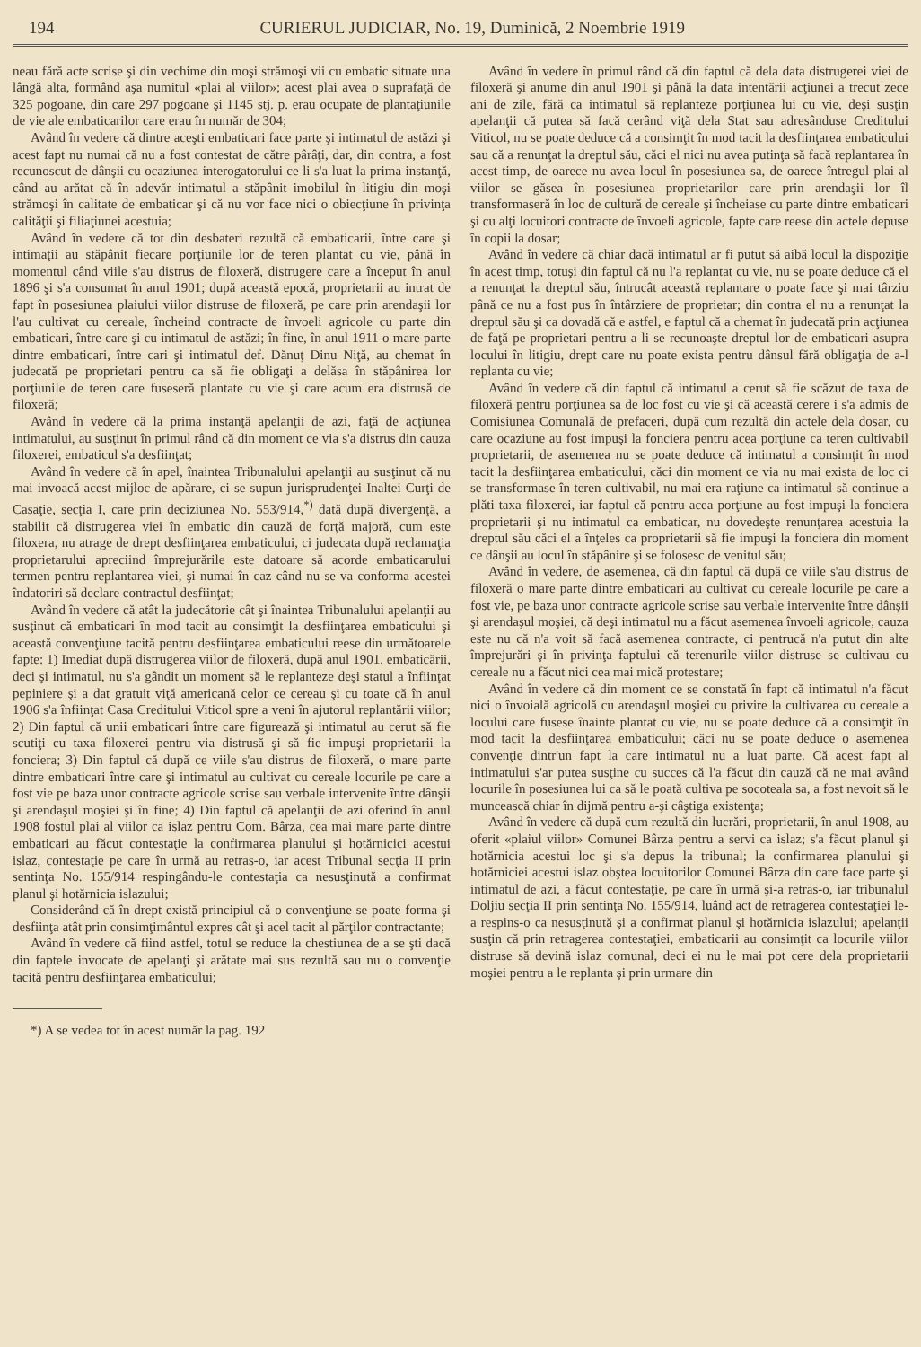194 CURIERUL JUDICIAR, No. 19, Duminică, 2 Noembrie 1919
neau fără acte scrise şi din vechime din moşi strămoşi vii cu embatic situate una lângă alta, formând aşa numitul «plai al viilor»; acest plai avea o suprafaţă de 325 pogoane, din care 297 pogoane şi 1145 stj. p. erau ocupate de plantaţiunile de vie ale embaticarilor care erau în număr de 304;
Având în vedere că dintre aceşti embaticari face parte şi intimatul de astăzi şi acest fapt nu numai că nu a fost contestat de către pârâţi, dar, din contra, a fost recunoscut de dânşii cu ocaziunea interogatorului ce li s'a luat la prima instanţă, când au arătat că în adevăr intimatul a stăpânit imobilul în litigiu din moşi strămoşi în calitate de embaticar şi că nu vor face nici o obiecţiune în privinţa calităţii şi filiaţiunei acestuia;
Având în vedere că tot din desbateri rezultă că embaticarii, între care şi intimaţii au stăpânit fiecare porţiunile lor de teren plantat cu vie, până în momentul când viile s'au distrus de filoxeră, distrugere care a început în anul 1896 şi s'a consumat în anul 1901; după această epocă, proprietarii au intrat de fapt în posesiunea plaiului viilor distruse de filoxeră, pe care prin arendaşii lor l'au cultivat cu cereale, încheind contracte de învoeli agricole cu parte din embaticari, între care şi cu intimatul de astăzi; în fine, în anul 1911 o mare parte dintre embaticari, între cari şi intimatul def. Dănuţ Dinu Niţă, au chemat în judecată pe proprietari pentru ca să fie obligaţi a delăsa în stăpânirea lor porţiunile de teren care fuseseră plantate cu vie şi care acum era distrusă de filoxeră;
Având în vedere că la prima instanţă apelanţii de azi, faţă de acţiunea intimatului, au susţinut în primul rând că din moment ce via s'a distrus din cauza filoxerei, embaticul s'a desfiinţat;
Având în vedere că în apel, înaintea Tribunalului apelanţii au susţinut că nu mai invoacă acest mijloc de apărare, ci se supun jurisprudenţei Inaltei Curţi de Casaţie, secţia I, care prin deciziunea No. 553/914,<sup>*)</sup> dată după divergenţă, a stabilit că distrugerea viei în embatic din cauză de forţă majoră, cum este filoxera, nu atrage de drept desfiinţarea embaticului, ci judecata după reclamaţia proprietarului apreciind împrejurările este datoare să acorde embaticarului termen pentru replantarea viei, şi numai în caz când nu se va conforma acestei îndatoriri să declare contractul desfiinţat;
Având în vedere că atât la judecătorie cât şi înaintea Tribunalului apelanţii au susţinut că embaticari în mod tacit au consimţit la desfiinţarea embaticului şi această convenţiune tacită pentru desfiinţarea embaticului reese din următoarele fapte: 1) Imediat după distrugerea viilor de filoxeră, după anul 1901, embaticării, deci şi intimatul, nu s'a gândit un moment să le replanteze deşi statul a înfiinţat pepiniere şi a dat gratuit viţă americană celor ce cereau şi cu toate că în anul 1906 s'a înfiinţat Casa Creditului Viticol spre a veni în ajutorul replantării viilor; 2) Din faptul că unii embaticari între care figurează şi intimatul au cerut să fie scutiţi cu taxa filoxerei pentru via distrusă şi să fie impuşi proprietarii la fonciera; 3) Din faptul că după ce viile s'au distrus de filoxeră, o mare parte dintre embaticari între care şi intimatul au cultivat cu cereale locurile pe care a fost vie pe baza unor contracte agricole scrise sau verbale intervenite între dânşii şi arendaşul moşiei şi în fine; 4) Din faptul că apelanţii de azi oferind în anul 1908 fostul plai al viilor ca islaz pentru Com. Bârza, cea mai mare parte dintre embaticari au făcut contestaţie la confirmarea planului şi hotărnicici acestui islaz, contestaţie pe care în urmă au retras-o, iar acest Tribunal secţia II prin sentinţa No. 155/914 respingându-le contestaţia ca nesusţinută a confirmat planul şi hotărnicia islazului;
Considerând că în drept există principiul că o convenţiune se poate forma şi desfiinţa atât prin consimţimântul expres cât şi acel tacit al părţilor contractante;
Având în vedere că fiind astfel, totul se reduce la chestiunea de a se şti dacă din faptele invocate de apelanţi şi arătate mai sus rezultă sau nu o convenţie tacită pentru desfiinţarea embaticului;
*) A se vedea tot în acest număr la pag. 192
Având în vedere în primul rând că din faptul că dela data distrugerei viei de filoxeră şi anume din anul 1901 şi până la data intentării acţiunei a trecut zece ani de zile, fără ca intimatul să replanteze porţiunea lui cu vie, deşi susţin apelanţii că putea să facă cerând viţă dela Stat sau adresânduse Creditului Viticol, nu se poate deduce că a consimţit în mod tacit la desfiinţarea embaticului sau că a renunţat la dreptul său, căci el nici nu avea putinţa să facă replantarea în acest timp, de oarece nu avea locul în posesiunea sa, de oarece întregul plai al viilor se găsea în posesiunea proprietarilor care prin arendaşii lor îl transformaseră în loc de cultură de cereale şi încheiase cu parte dintre embaticari şi cu alţi locuitori contracte de învoeli agricole, fapte care reese din actele depuse în copii la dosar;
Având în vedere că chiar dacă intimatul ar fi putut să aibă locul la dispoziţie în acest timp, totuşi din faptul că nu l'a replantat cu vie, nu se poate deduce că el a renunţat la dreptul său, întrucât această replantare o poate face şi mai târziu până ce nu a fost pus în întârziere de proprietar; din contra el nu a renunţat la dreptul său şi ca dovadă că e astfel, e faptul că a chemat în judecată prin acţiunea de faţă pe proprietari pentru a li se recunoaşte dreptul lor de embaticari asupra locului în litigiu, drept care nu poate exista pentru dânsul fără obligaţia de a-l replanta cu vie;
Având în vedere că din faptul că intimatul a cerut să fie scăzut de taxa de filoxeră pentru porţiunea sa de loc fost cu vie şi că această cerere i s'a admis de Comisiunea Comunală de prefaceri, după cum rezultă din actele dela dosar, cu care ocaziune au fost impuşi la fonciera pentru acea porţiune ca teren cultivabil proprietarii, de asemenea nu se poate deduce că intimatul a consimţit în mod tacit la desfiinţarea embaticului, căci din moment ce via nu mai exista de loc ci se transformase în teren cultivabil, nu mai era raţiune ca intimatul să continue a plăti taxa filoxerei, iar faptul că pentru acea porţiune au fost impuşi la fonciera proprietarii şi nu intimatul ca embaticar, nu dovedeşte renunţarea acestuia la dreptul său căci el a înţeles ca proprietarii să fie impuşi la fonciera din moment ce dânşii au locul în stăpânire şi se folosesc de venitul său;
Având în vedere, de asemenea, că din faptul că după ce viile s'au distrus de filoxeră o mare parte dintre embaticari au cultivat cu cereale locurile pe care a fost vie, pe baza unor contracte agricole scrise sau verbale intervenite între dânşii şi arendaşul moşiei, că deşi intimatul nu a făcut asemenea învoeli agricole, cauza este nu că n'a voit să facă asemenea contracte, ci pentrucă n'a putut din alte împrejurări şi în privinţa faptului că terenurile viilor distruse se cultivau cu cereale nu a făcut nici cea mai mică protestare;
Având în vedere că din moment ce se constată în fapt că intimatul n'a făcut nici o învoială agricolă cu arendaşul moşiei cu privire la cultivarea cu cereale a locului care fusese înainte plantat cu vie, nu se poate deduce că a consimţit în mod tacit la desfiinţarea embaticului; căci nu se poate deduce o asemenea convenţie dintr'un fapt la care intimatul nu a luat parte. Că acest fapt al intimatului s'ar putea susţine cu succes că l'a făcut din cauză că ne mai având locurile în posesiunea lui ca să le poată cultiva pe socoteala sa, a fost nevoit să le muncească chiar în dijmă pentru a-şi câştiga existenţa;
Având în vedere că după cum rezultă din lucrări, proprietarii, în anul 1908, au oferit «plaiul viilor» Comunei Bârza pentru a servi ca islaz; s'a făcut planul şi hotărnicia acestui loc şi s'a depus la tribunal; la confirmarea planului şi hotărniciei acestui islaz obştea locuitorilor Comunei Bârza din care face parte şi intimatul de azi, a făcut contestaţie, pe care în urmă şi-a retras-o, iar tribunalul Doljiu secţia II prin sentinţa No. 155/914, luând act de retragerea contestaţiei le-a respins-o ca nesusţinută şi a confirmat planul şi hotărnicia islazului; apelanţii susţin că prin retragerea contestaţiei, embaticarii au consimţit ca locurile viilor distruse să devină islaz comunal, deci ei nu le mai pot cere dela proprietarii moşiei pentru a le replanta şi prin urmare din